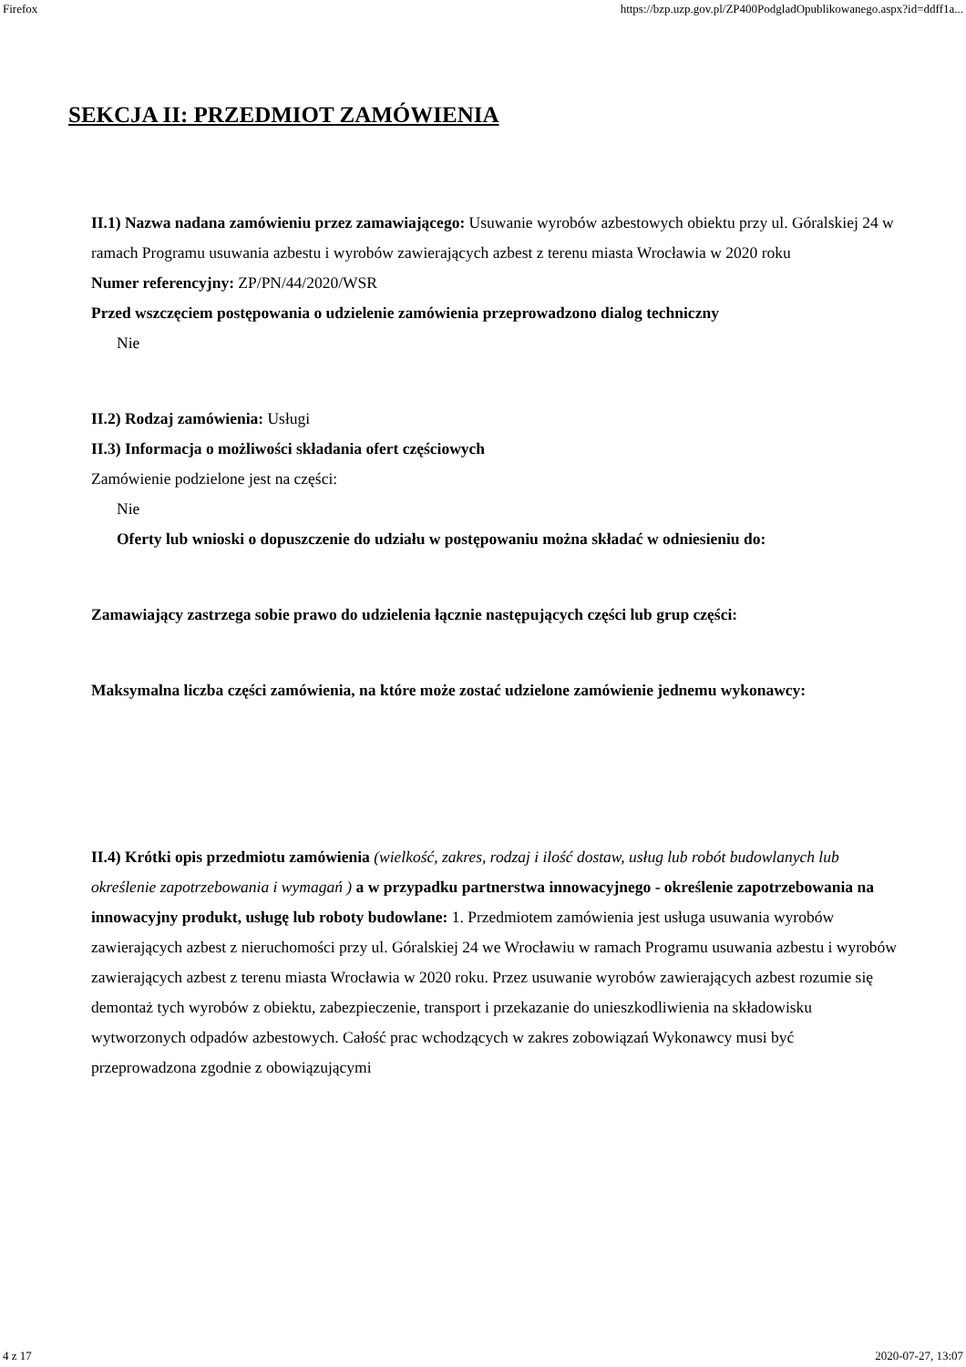Firefox https://bzp.uzp.gov.pl/ZP400PodgladOpublikowanego.aspx?id=ddff1a...
SEKCJA II: PRZEDMIOT ZAMÓWIENIA
II.1) Nazwa nadana zamówieniu przez zamawiającego: Usuwanie wyrobów azbestowych obiektu przy ul. Góralskiej 24 w ramach Programu usuwania azbestu i wyrobów zawierających azbest z terenu miasta Wrocławia w 2020 roku
Numer referencyjny: ZP/PN/44/2020/WSR
Przed wszczęciem postępowania o udzielenie zamówienia przeprowadzono dialog techniczny
Nie
II.2) Rodzaj zamówienia: Usługi
II.3) Informacja o możliwości składania ofert częściowych
Zamówienie podzielone jest na części:
Nie
Oferty lub wnioski o dopuszczenie do udziału w postępowaniu można składać w odniesieniu do:
Zamawiający zastrzega sobie prawo do udzielenia łącznie następujących części lub grup części:
Maksymalna liczba części zamówienia, na które może zostać udzielone zamówienie jednemu wykonawcy:
II.4) Krótki opis przedmiotu zamówienia (wielkość, zakres, rodzaj i ilość dostaw, usług lub robót budowlanych lub określenie zapotrzebowania i wymagań ) a w przypadku partnerstwa innowacyjnego - określenie zapotrzebowania na innowacyjny produkt, usługę lub roboty budowlane: 1. Przedmiotem zamówienia jest usługa usuwania wyrobów zawierających azbest z nieruchomości przy ul. Góralskiej 24 we Wrocławiu w ramach Programu usuwania azbestu i wyrobów zawierających azbest z terenu miasta Wrocławia w 2020 roku. Przez usuwanie wyrobów zawierających azbest rozumie się demontaż tych wyrobów z obiektu, zabezpieczenie, transport i przekazanie do unieszkodliwienia na składowisku wytworzonych odpadów azbestowych. Całość prac wchodzących w zakres zobowiązań Wykonawcy musi być przeprowadzona zgodnie z obowiązującymi
4 z 17 2020-07-27, 13:07